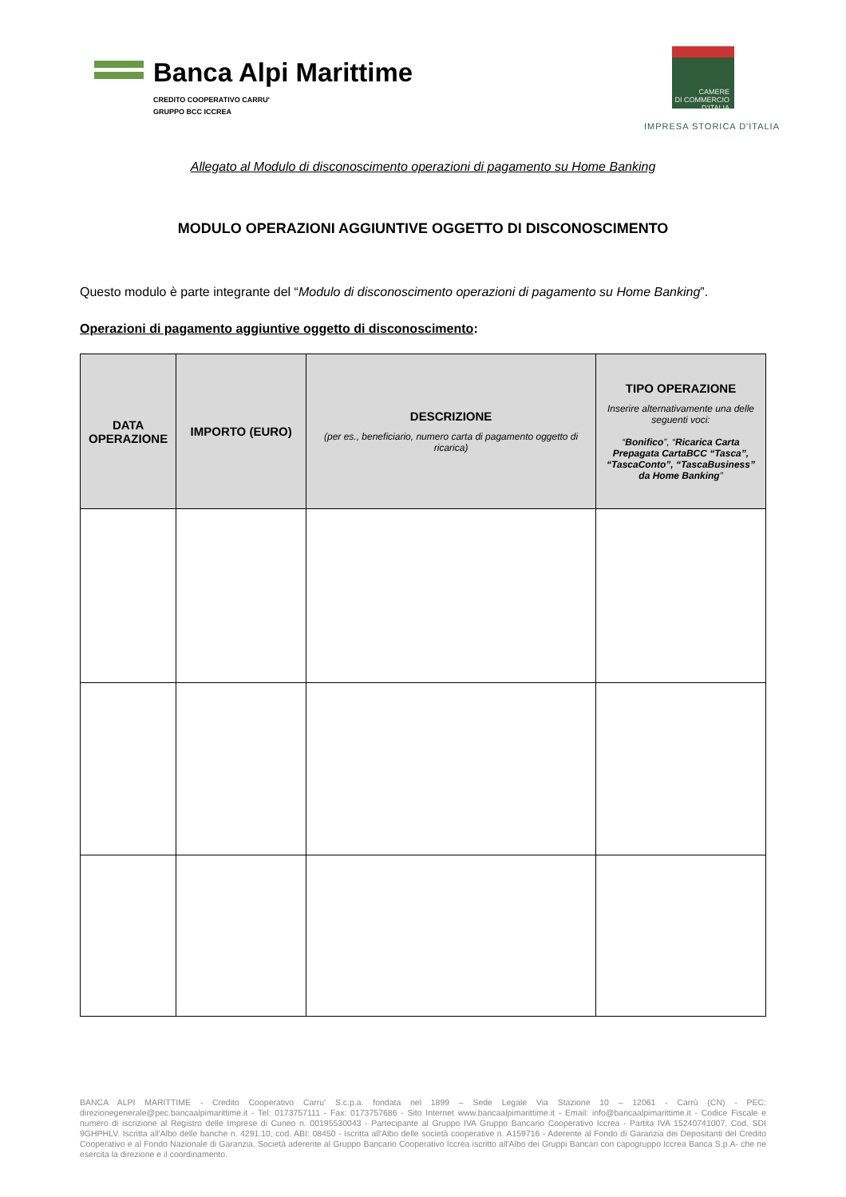Banca Alpi Marittime
CREDITO COOPERATIVO CARRU'
GRUPPO BCC ICCREA
CAMERE
DI COMMERCIO
D'ITALIA
IMPRESA STORICA D'ITALIA
Allegato al Modulo di disconoscimento operazioni di pagamento su Home Banking
MODULO OPERAZIONI AGGIUNTIVE OGGETTO DI DISCONOSCIMENTO
Questo modulo è parte integrante del “Modulo di disconoscimento operazioni di pagamento su Home Banking”.
Operazioni di pagamento aggiuntive oggetto di disconoscimento:
| DATA OPERAZIONE | IMPORTO (EURO) | DESCRIZIONE (per es., beneficiario, numero carta di pagamento oggetto di ricarica) | TIPO OPERAZIONE Inserire alternativamente una delle seguenti voci: “ Bonifico ”, “ Ricarica Carta Prepagata CartaBCC “Tasca”, “TascaConto”, “TascaBusiness” da Home Banking ” |
| --- | --- | --- | --- |
BANCA ALPI MARITTIME - Credito Cooperativo Carru' S.c.p.a. fondata nel 1899 – Sede Legale Via Stazione 10 – 12061 - Carrù (CN) - PEC: direzionegenerale@pec.bancaalpimarittime.it - Tel: 0173757111 - Fax: 0173757686 - Sito Internet www.bancaalpimarittime.it - Email: info@bancaalpimarittime.it - Codice Fiscale e numero di iscrizione al Registro delle Imprese di Cuneo n. 00195530043 - Partecipante al Gruppo IVA Gruppo Bancario Cooperativo Iccrea - Partita IVA 15240741007, Cod. SDI 9GHPHLV. Iscritta all'Albo delle banche n. 4291.10, cod. ABI: 08450 - Iscritta all'Albo delle società cooperative n. A159716 - Aderente al Fondo di Garanzia dei Depositanti del Credito Cooperativo e al Fondo Nazionale di Garanzia. Società aderente al Gruppo Bancario Cooperativo Iccrea iscritto all'Albo dei Gruppi Bancari con capogruppo Iccrea Banca S.p.A- che ne esercita la direzione e il coordinamento.